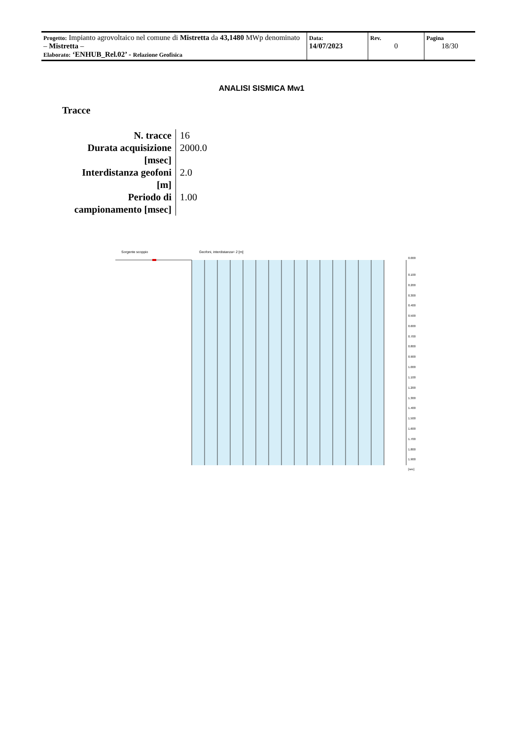| Progetto: Impianto agrovoltaico nel comune di Mistretta da 43,1480 MWp denominato – Mistretta – Elaborato: ‘ENHUB_Rel.02’ - Relazione Geofisica | Data: 14/07/2023 | Rev. 0 | Pagina 18/30 |
ANALISI SISMICA Mw1
Tracce
| N. tracce | 16 |
| Durata acquisizione [msec] | 2000.0 |
| Interdistanza geofoni [m] | 2.0 |
| Periodo di campionamento [msec] | 1.00 |
Sorgente scoppio
Geofoni, interdistanza= 2 [m]
0.000
0.100
0.200
0.300
0.400
0.500
0.600
0.700
0.800
0.900
1.000
1.100
1.200
1.300
1.400
1.500
1.600
1.700
1.800
1.900
[sec]